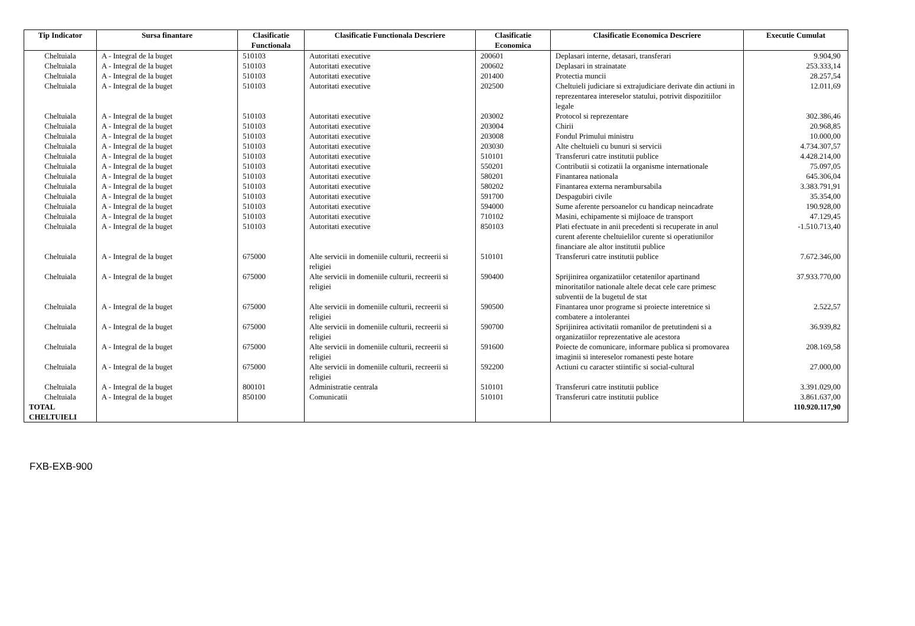| Tip Indicator | Sursa finantare | Clasificatie Functionala | Clasificatie Functionala Descriere | Clasificatie Economica | Clasificatie Economica Descriere | Executie Cumulat |
| --- | --- | --- | --- | --- | --- | --- |
| Cheltuiala | A - Integral de la buget | 510103 | Autoritati executive | 200601 | Deplasari interne, detasari, transferari | 9.904,90 |
| Cheltuiala | A - Integral de la buget | 510103 | Autoritati executive | 200602 | Deplasari in strainatate | 253.333,14 |
| Cheltuiala | A - Integral de la buget | 510103 | Autoritati executive | 201400 | Protectia muncii | 28.257,54 |
| Cheltuiala | A - Integral de la buget | 510103 | Autoritati executive | 202500 | Cheltuieli judiciare si extrajudiciare derivate din actiuni in reprezentarea intereselor statului, potrivit dispozitiilor legale | 12.011,69 |
| Cheltuiala | A - Integral de la buget | 510103 | Autoritati executive | 203002 | Protocol si reprezentare | 302.386,46 |
| Cheltuiala | A - Integral de la buget | 510103 | Autoritati executive | 203004 | Chirii | 20.968,85 |
| Cheltuiala | A - Integral de la buget | 510103 | Autoritati executive | 203008 | Fondul Primului ministru | 10.000,00 |
| Cheltuiala | A - Integral de la buget | 510103 | Autoritati executive | 203030 | Alte cheltuieli cu bunuri si servicii | 4.734.307,57 |
| Cheltuiala | A - Integral de la buget | 510103 | Autoritati executive | 510101 | Transferuri catre institutii publice | 4.428.214,00 |
| Cheltuiala | A - Integral de la buget | 510103 | Autoritati executive | 550201 | Contributii si cotizatii la organisme internationale | 75.097,05 |
| Cheltuiala | A - Integral de la buget | 510103 | Autoritati executive | 580201 | Finantarea nationala | 645.306,04 |
| Cheltuiala | A - Integral de la buget | 510103 | Autoritati executive | 580202 | Finantarea externa nerambursabila | 3.383.791,91 |
| Cheltuiala | A - Integral de la buget | 510103 | Autoritati executive | 591700 | Despagubiri civile | 35.354,00 |
| Cheltuiala | A - Integral de la buget | 510103 | Autoritati executive | 594000 | Sume aferente persoanelor cu handicap neincadrate | 190.928,00 |
| Cheltuiala | A - Integral de la buget | 510103 | Autoritati executive | 710102 | Masini, echipamente si mijloace de transport | 47.129,45 |
| Cheltuiala | A - Integral de la buget | 510103 | Autoritati executive | 850103 | Plati efectuate in anii precedenti si recuperate in anul curent aferente cheltuielilor curente si operatiunilor financiare ale altor institutii publice | -1.510.713,40 |
| Cheltuiala | A - Integral de la buget | 675000 | Alte servicii in domeniile culturii, recreerii si religiei | 510101 | Transferuri catre institutii publice | 7.672.346,00 |
| Cheltuiala | A - Integral de la buget | 675000 | Alte servicii in domeniile culturii, recreerii si religiei | 590400 | Sprijinirea organizatiilor cetatenilor apartinand minoritatilor nationale altele decat cele care primesc subventii de la bugetul de stat | 37.933.770,00 |
| Cheltuiala | A - Integral de la buget | 675000 | Alte servicii in domeniile culturii, recreerii si religiei | 590500 | Finantarea unor programe si proiecte interetnice si combatere a intolerantei | 2.522,57 |
| Cheltuiala | A - Integral de la buget | 675000 | Alte servicii in domeniile culturii, recreerii si religiei | 590700 | Sprijinirea activitatii romanilor de pretutindeni si a organizatiilor reprezentative ale acestora | 36.939,82 |
| Cheltuiala | A - Integral de la buget | 675000 | Alte servicii in domeniile culturii, recreerii si religiei | 591600 | Poiecte de comunicare, informare publica si promovarea imaginii si intereselor romanesti peste hotare | 208.169,58 |
| Cheltuiala | A - Integral de la buget | 675000 | Alte servicii in domeniile culturii, recreerii si religiei | 592200 | Actiuni cu caracter stiintific si social-cultural | 27.000,00 |
| Cheltuiala | A - Integral de la buget | 800101 | Administratie centrala | 510101 | Transferuri catre institutii publice | 3.391.029,00 |
| Cheltuiala | A - Integral de la buget | 850100 | Comunicatii | 510101 | Transferuri catre institutii publice | 3.861.637,00 |
| TOTAL CHELTUIELI | | | | | | 110.920.117,90 |
FXB-EXB-900